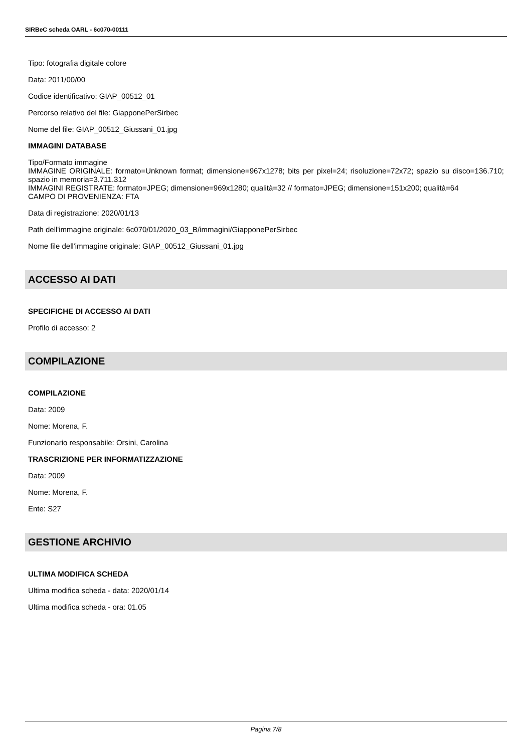SIRBeC scheda OARL - 6c070-00111
Tipo: fotografia digitale colore
Data: 2011/00/00
Codice identificativo: GIAP_00512_01
Percorso relativo del file: GiapponePerSirbec
Nome del file: GIAP_00512_Giussani_01.jpg
IMMAGINI DATABASE
Tipo/Formato immagine
IMMAGINE ORIGINALE: formato=Unknown format; dimensione=967x1278; bits per pixel=24; risoluzione=72x72; spazio su disco=136.710; spazio in memoria=3.711.312
IMMAGINI REGISTRATE: formato=JPEG; dimensione=969x1280; qualità=32 // formato=JPEG; dimensione=151x200; qualità=64
CAMPO DI PROVENIENZA: FTA
Data di registrazione: 2020/01/13
Path dell'immagine originale: 6c070/01/2020_03_B/immagini/GiapponePerSirbec
Nome file dell'immagine originale: GIAP_00512_Giussani_01.jpg
ACCESSO AI DATI
SPECIFICHE DI ACCESSO AI DATI
Profilo di accesso: 2
COMPILAZIONE
COMPILAZIONE
Data: 2009
Nome: Morena, F.
Funzionario responsabile: Orsini, Carolina
TRASCRIZIONE PER INFORMATIZZAZIONE
Data: 2009
Nome: Morena, F.
Ente: S27
GESTIONE ARCHIVIO
ULTIMA MODIFICA SCHEDA
Ultima modifica scheda - data: 2020/01/14
Ultima modifica scheda - ora: 01.05
Pagina 7/8